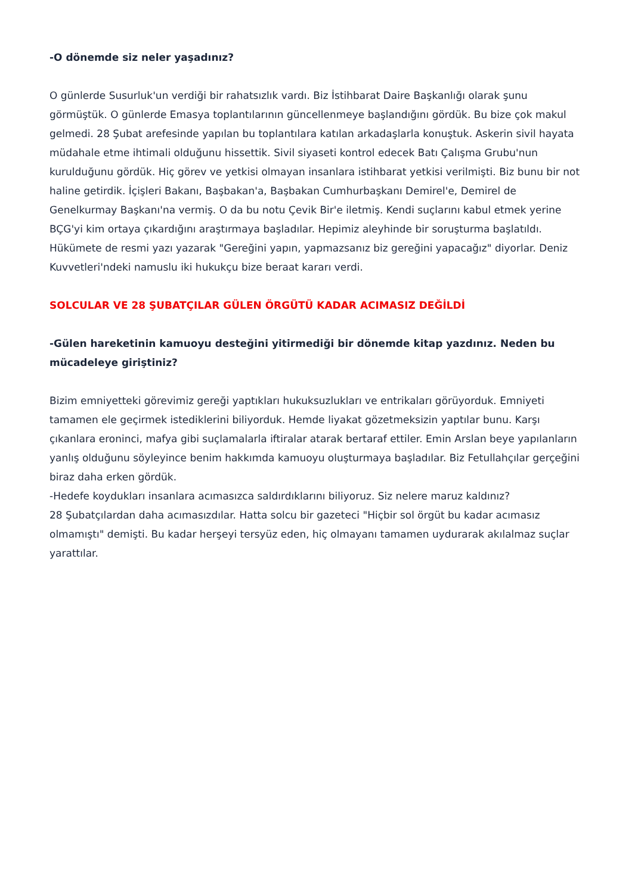-O dönemde siz neler yaşadınız?
O günlerde Susurluk'un verdiği bir rahatsızlık vardı. Biz İstihbarat Daire Başkanlığı olarak şunu görmüştük. O günlerde Emasya toplantılarının güncellenmeye başlandığını gördük. Bu bize çok makul gelmedi. 28 Şubat arefesinde yapılan bu toplantılara katılan arkadaşlarla konuştuk. Askerin sivil hayata müdahale etme ihtimali olduğunu hissettik. Sivil siyaseti kontrol edecek Batı Çalışma Grubu'nun kurulduğunu gördük. Hiç görev ve yetkisi olmayan insanlara istihbarat yetkisi verilmişti. Biz bunu bir not haline getirdik. İçişleri Bakanı, Başbakan'a, Başbakan Cumhurbaşkanı Demirel'e, Demirel de Genelkurmay Başkanı'na vermiş. O da bu notu Çevik Bir'e iletmiş. Kendi suçlarını kabul etmek yerine BÇG'yi kim ortaya çıkardığını araştırmaya başladılar. Hepimiz aleyhinde bir soruşturma başlatıldı. Hükümete de resmi yazı yazarak "Gereğini yapın, yapmazsanız biz gereğini yapacağız" diyorlar. Deniz Kuvvetleri'ndeki namuslu iki hukukçu bize beraat kararı verdi.
SOLCULAR VE 28 ŞUBATÇILAR GÜLEN ÖRGÜTÜ KADAR ACIMASIZ DEĞİLDİ
-Gülen hareketinin kamuoyu desteğini yitirmediği bir dönemde kitap yazdınız. Neden bu mücadeleye giriştiniz?
Bizim emniyetteki görevimiz gereği yaptıkları hukuksuzlukları ve entrikaları görüyorduk. Emniyeti tamamen ele geçirmek istediklerini biliyorduk. Hemde liyakat gözetmeksizin yaptılar bunu. Karşı çıkanlara eroninci, mafya gibi suçlamalarla iftiralar atarak bertaraf ettiler. Emin Arslan beye yapılanların yanlış olduğunu söyleyince benim hakkımda kamuoyu oluşturmaya başladılar. Biz Fetullahçılar gerçeğini biraz daha erken gördük.
-Hedefe koydukları insanlara acımasızca saldırdıklarını biliyoruz. Siz nelere maruz kaldınız?
28 Şubatçılardan daha acımasızdılar. Hatta solcu bir gazeteci "Hiçbir sol örgüt bu kadar acımasız olmamıştı" demişti. Bu kadar herşeyi tersyüz eden, hiç olmayanı tamamen uydurarak akılalmaz suçlar yarattılar.